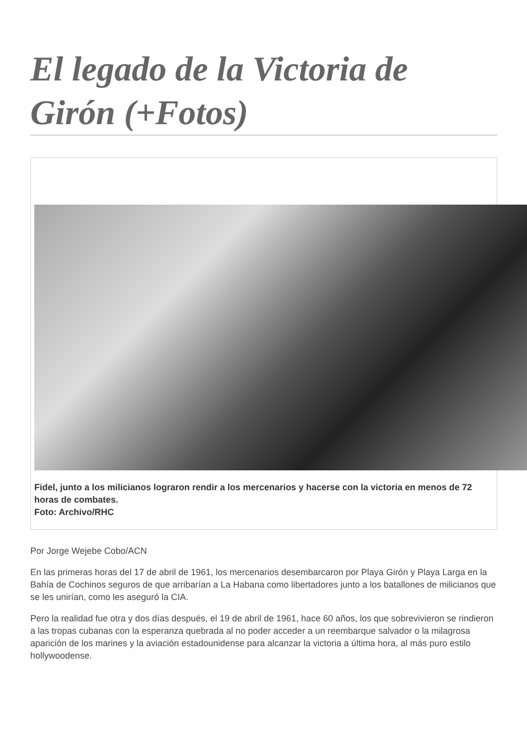El legado de la Victoria de Girón (+Fotos)
Fidel, junto a los milicianos lograron rendir a los mercenarios y hacerse con la victoria en menos de 72 horas de combates.
Foto: Archivo/RHC
Por Jorge Wejebe Cobo/ACN
En las primeras horas del 17 de abril de 1961, los mercenarios desembarcaron por Playa Girón y Playa Larga en la Bahía de Cochinos seguros de que arribarían a La Habana como libertadores junto a los batallones de milicianos que se les unirían, como les aseguró la CIA.
Pero la realidad fue otra y dos días después, el 19 de abril de 1961, hace 60 años, los que sobrevivieron se rindieron a las tropas cubanas con la esperanza quebrada al no poder acceder a un reembarque salvador o la milagrosa aparición de los marines y la aviación estadounidense para alcanzar la victoria a última hora, al más puro estilo hollywoodense.